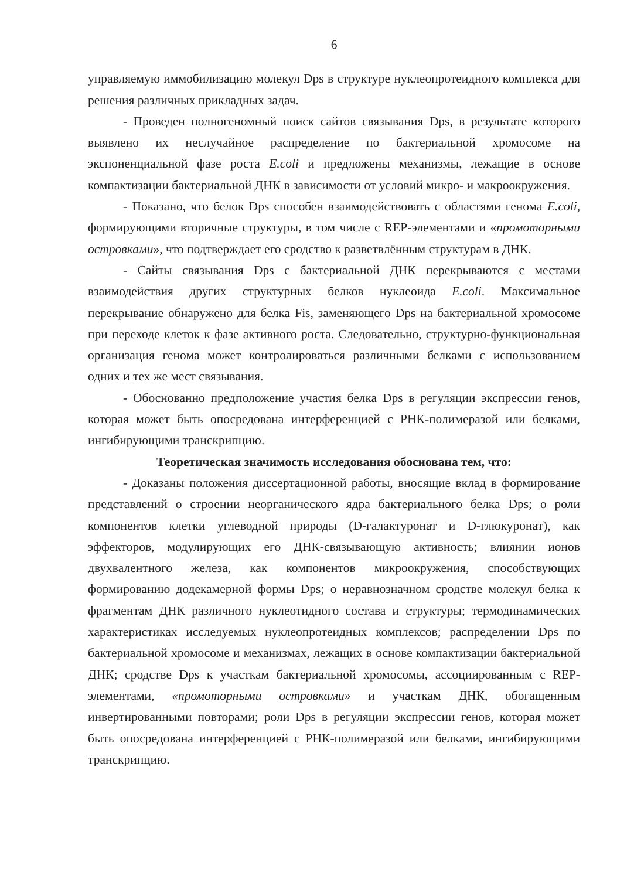6
управляемую иммобилизацию молекул Dps в структуре нуклеопротеидного комплекса для решения различных прикладных задач.
- Проведен полногеномный поиск сайтов связывания Dps, в результате которого выявлено их неслучайное распределение по бактериальной хромосоме на экспоненциальной фазе роста E.coli и предложены механизмы, лежащие в основе компактизации бактериальной ДНК в зависимости от условий микро- и макроокружения.
- Показано, что белок Dps способен взаимодействовать с областями генома E.coli, формирующими вторичные структуры, в том числе с REP-элементами и «промоторными островками», что подтверждает его сродство к разветвлённым структурам в ДНК.
- Сайты связывания Dps с бактериальной ДНК перекрываются с местами взаимодействия других структурных белков нуклеоида E.coli. Максимальное перекрывание обнаружено для белка Fis, заменяющего Dps на бактериальной хромосоме при переходе клеток к фазе активного роста. Следовательно, структурно-функциональная организация генома может контролироваться различными белками с использованием одних и тех же мест связывания.
- Обоснованно предположение участия белка Dps в регуляции экспрессии генов, которая может быть опосредована интерференцией с РНК-полимеразой или белками, ингибирующими транскрипцию.
Теоретическая значимость исследования обоснована тем, что:
- Доказаны положения диссертационной работы, вносящие вклад в формирование представлений о строении неорганического ядра бактериального белка Dps; о роли компонентов клетки углеводной природы (D-галактуронат и D-глюкуронат), как эффекторов, модулирующих его ДНК-связывающую активность; влиянии ионов двухвалентного железа, как компонентов микроокружения, способствующих формированию додекамерной формы Dps; о неравнозначном сродстве молекул белка к фрагментам ДНК различного нуклеотидного состава и структуры; термодинамических характеристиках исследуемых нуклеопротеидных комплексов; распределении Dps по бактериальной хромосоме и механизмах, лежащих в основе компактизации бактериальной ДНК; сродстве Dps к участкам бактериальной хромосомы, ассоциированным с REP-элементами, «промоторными островками» и участкам ДНК, обогащенным инвертированными повторами; роли Dps в регуляции экспрессии генов, которая может быть опосредована интерференцией с РНК-полимеразой или белками, ингибирующими транскрипцию.